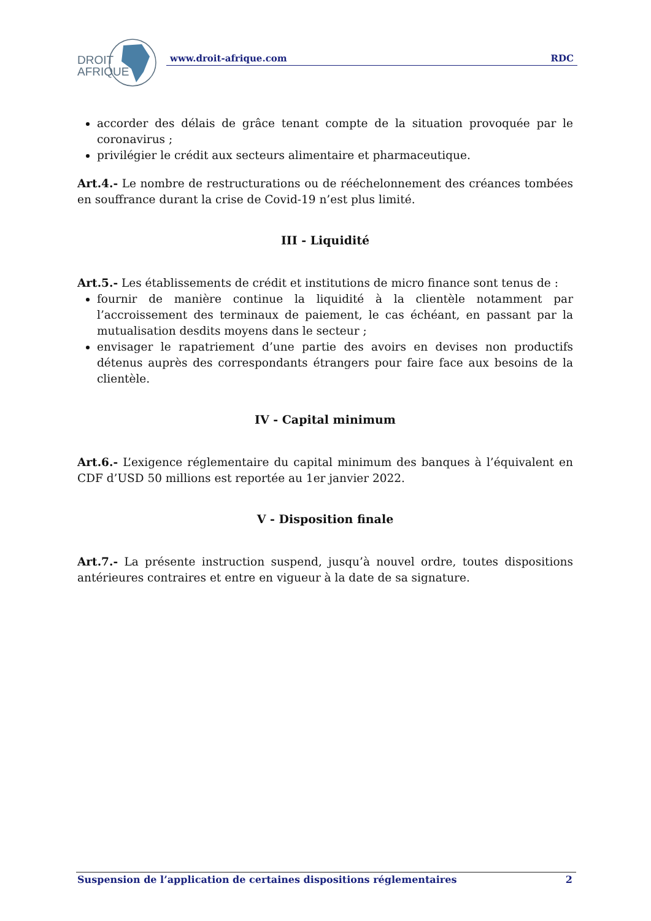DROIT
AFRIQUE
www.droit-afrique.com RDC
accorder des délais de grâce tenant compte de la situation provoquée par le coronavirus ;
privilégier le crédit aux secteurs alimentaire et pharmaceutique.
Art.4.- Le nombre de restructurations ou de rééchelonnement des créances tombées en souffrance durant la crise de Covid-19 n’est plus limité.
III - Liquidité
Art.5.- Les établissements de crédit et institutions de micro finance sont tenus de :
fournir de manière continue la liquidité à la clientèle notamment par l’accroissement des terminaux de paiement, le cas échéant, en passant par la mutualisation desdits moyens dans le secteur ;
envisager le rapatriement d’une partie des avoirs en devises non productifs détenus auprès des correspondants étrangers pour faire face aux besoins de la clientèle.
IV - Capital minimum
Art.6.- L’exigence réglementaire du capital minimum des banques à l’équivalent en CDF d’USD 50 millions est reportée au 1er janvier 2022.
V - Disposition finale
Art.7.- La présente instruction suspend, jusqu’à nouvel ordre, toutes dispositions antérieures contraires et entre en vigueur à la date de sa signature.
Suspension de l’application de certaines dispositions réglementaires 2